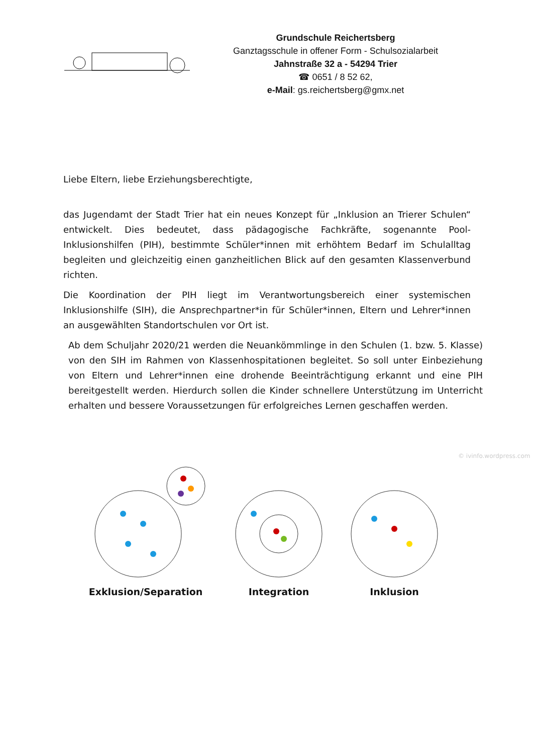Grundschule Reichertsberg
Ganztagsschule in offener Form - Schulsozialarbeit
Jahnstraße 32 a - 54294 Trier
☎ 0651 / 8 52 62,
e-Mail: gs.reichertsberg@gmx.net
Liebe Eltern, liebe Erziehungsberechtigte,
das Jugendamt der Stadt Trier hat ein neues Konzept für „Inklusion an Trierer Schulen“ entwickelt. Dies bedeutet, dass pädagogische Fachkräfte, sogenannte Pool-Inklusionshilfen (PIH), bestimmte Schüler*innen mit erhöhtem Bedarf im Schulalltag begleiten und gleichzeitig einen ganzheitlichen Blick auf den gesamten Klassenverbund richten.
Die Koordination der PIH liegt im Verantwortungsbereich einer systemischen Inklusionshilfe (SIH), die Ansprechpartner*in für Schüler*innen, Eltern und Lehrer*innen an ausgewählten Standortschulen vor Ort ist.
Ab dem Schuljahr 2020/21 werden die Neuankömmlinge in den Schulen (1. bzw. 5. Klasse) von den SIH im Rahmen von Klassenhospitationen begleitet. So soll unter Einbeziehung von Eltern und Lehrer*innen eine drohende Beeinträchtigung erkannt und eine PIH bereitgestellt werden. Hierdurch sollen die Kinder schnellere Unterstützung im Unterricht erhalten und bessere Voraussetzungen für erfolgreiches Lernen geschaffen werden.
Exklusion/Separation Integration Inklusion
© ivinfo.wordpress.com